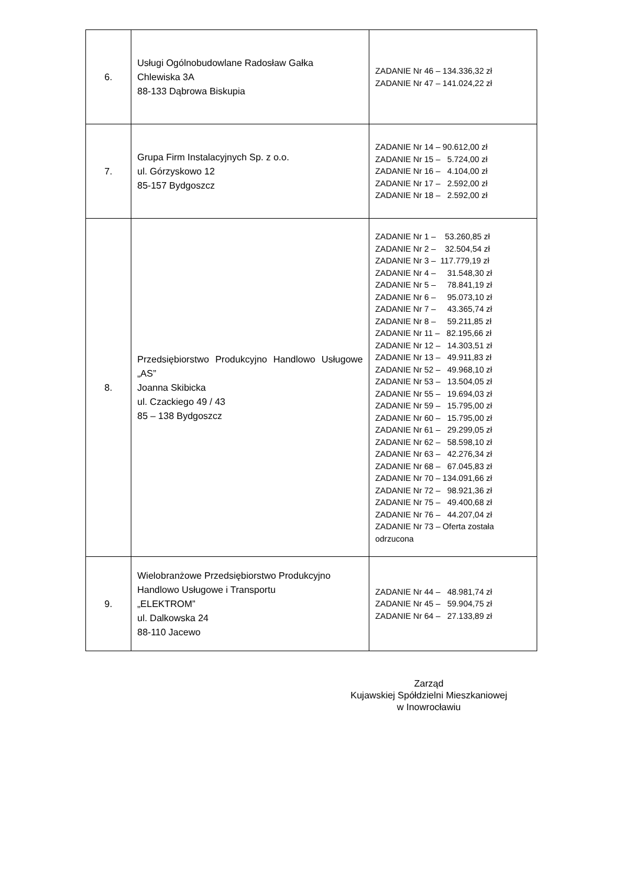| 6. | Usługi Ogólnobudowlane Radosław Gałka Chlewiska 3A 88-133 Dąbrowa Biskupia | ZADANIE Nr 46 – 134.336,32 zł ZADANIE Nr 47 – 141.024,22 zł |
| 7. | Grupa Firm Instalacyjnych Sp. z o.o. ul. Górzyskowo 12 85-157 Bydgoszcz | ZADANIE Nr 14 – 90.612,00 zł ZADANIE Nr 15 – 5.724,00 zł ZADANIE Nr 16 – 4.104,00 zł ZADANIE Nr 17 – 2.592,00 zł ZADANIE Nr 18 – 2.592,00 zł |
| 8. | Przedsiębiorstwo Produkcyjno Handlowo Usługowe „AS” Joanna Skibicka ul. Czackiego 49 / 43 85 – 138 Bydgoszcz | ZADANIE Nr 1 – 53.260,85 zł ZADANIE Nr 2 – 32.504,54 zł ZADANIE Nr 3 – 117.779,19 zł ZADANIE Nr 4 – 31.548,30 zł ZADANIE Nr 5 – 78.841,19 zł ZADANIE Nr 6 – 95.073,10 zł ZADANIE Nr 7 – 43.365,74 zł ZADANIE Nr 8 – 59.211,85 zł ZADANIE Nr 11 – 82.195,66 zł ZADANIE Nr 12 – 14.303,51 zł ZADANIE Nr 13 – 49.911,83 zł ZADANIE Nr 52 – 49.968,10 zł ZADANIE Nr 53 – 13.504,05 zł ZADANIE Nr 55 – 19.694,03 zł ZADANIE Nr 59 – 15.795,00 zł ZADANIE Nr 60 – 15.795,00 zł ZADANIE Nr 61 – 29.299,05 zł ZADANIE Nr 62 – 58.598,10 zł ZADANIE Nr 63 – 42.276,34 zł ZADANIE Nr 68 – 67.045,83 zł ZADANIE Nr 70 – 134.091,66 zł ZADANIE Nr 72 – 98.921,36 zł ZADANIE Nr 75 – 49.400,68 zł ZADANIE Nr 76 – 44.207,04 zł ZADANIE Nr 73 – Oferta została odrzucona |
| 9. | Wielobranżowe Przedsiębiorstwo Produkcyjno Handlowo Usługowe i Transportu „ELEKTROM” ul. Dalkowska 24 88-110 Jacewo | ZADANIE Nr 44 – 48.981,74 zł ZADANIE Nr 45 – 59.904,75 zł ZADANIE Nr 64 – 27.133,89 zł |
Zarząd
Kujawskiej Spółdzielni Mieszkaniowej
w Inowrocławiu